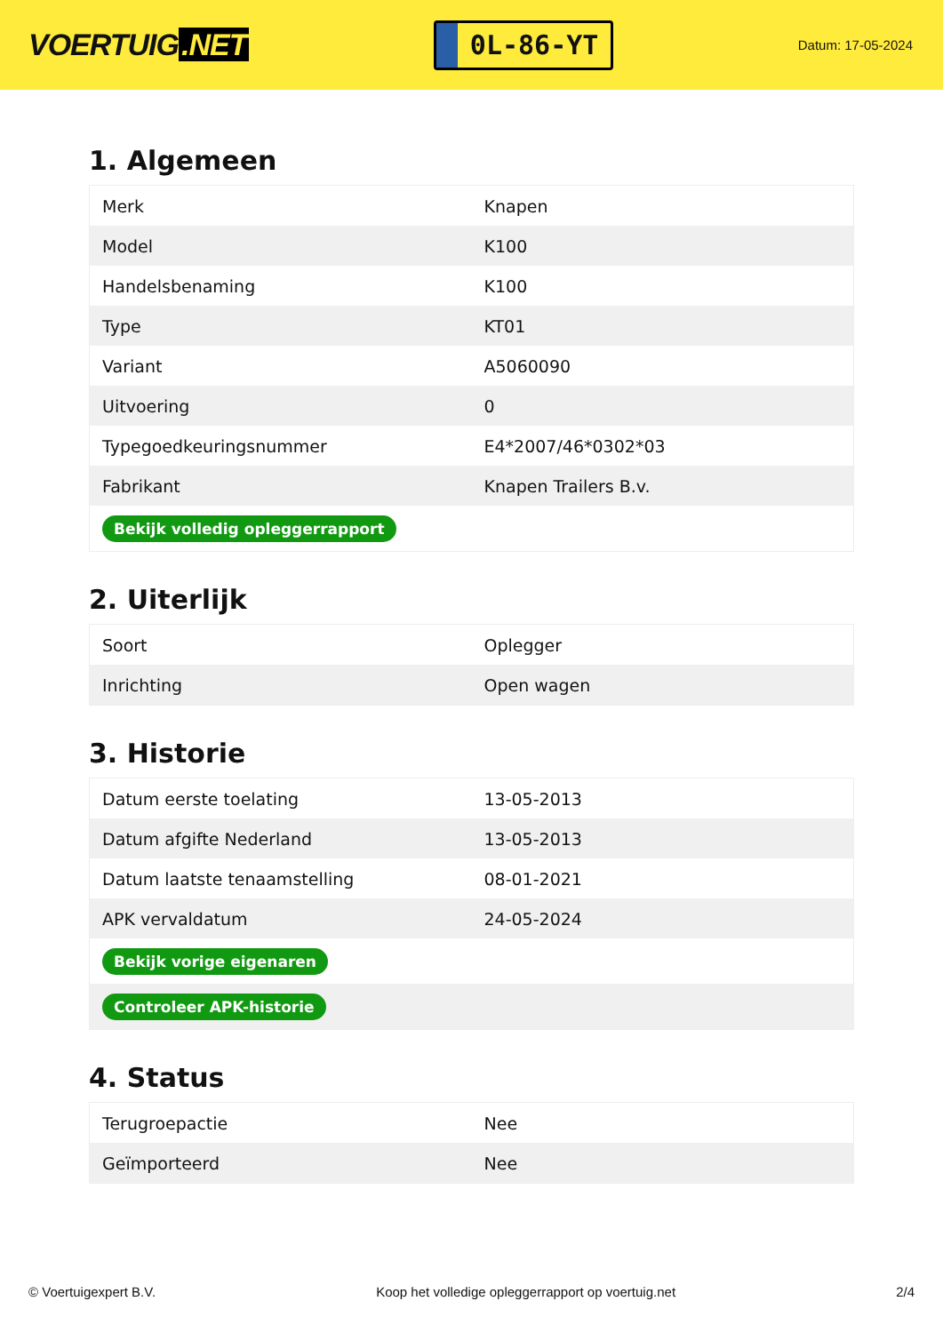VOERTUIG.NET
0L-86-YT
Datum: 17-05-2024
1. Algemeen
| Merk | Knapen |
| Model | K100 |
| Handelsbenaming | K100 |
| Type | KT01 |
| Variant | A5060090 |
| Uitvoering | 0 |
| Typegoedkeuringsnummer | E4*2007/46*0302*03 |
| Fabrikant | Knapen Trailers B.v. |
| Bekijk volledig opleggerrapport | |
2. Uiterlijk
| Soort | Oplegger |
| Inrichting | Open wagen |
3. Historie
| Datum eerste toelating | 13-05-2013 |
| Datum afgifte Nederland | 13-05-2013 |
| Datum laatste tenaamstelling | 08-01-2021 |
| APK vervaldatum | 24-05-2024 |
| Bekijk vorige eigenaren | |
| Controleer APK-historie | |
4. Status
| Terugroepactie | Nee |
| Geïmporteerd | Nee |
© Voertuigexpert B.V. Koop het volledige opleggerrapport op voertuig.net 2/4